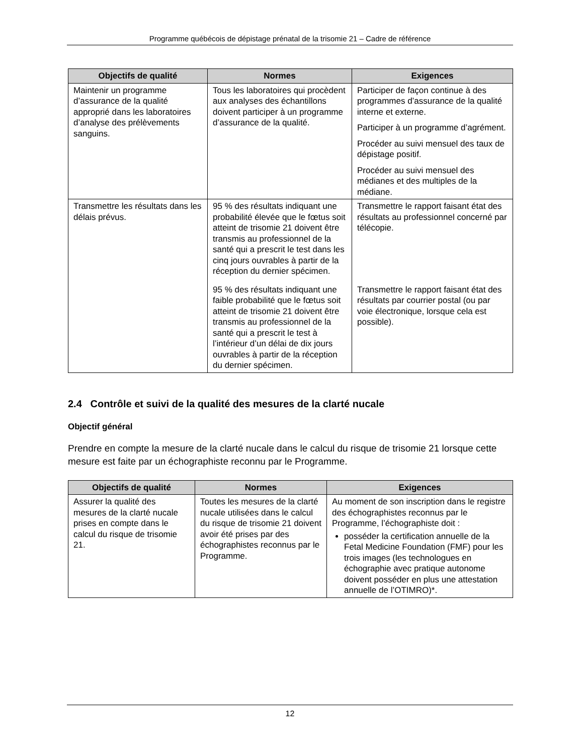Programme québécois de dépistage prénatal de la trisomie 21 – Cadre de référence
| Objectifs de qualité | Normes | Exigences |
| --- | --- | --- |
| Maintenir un programme d’assurance de la qualité approprié dans les laboratoires d’analyse des prélèvements sanguins. | Tous les laboratoires qui procèdent aux analyses des échantillons doivent participer à un programme d’assurance de la qualité. | Participer de façon continue à des programmes d’assurance de la qualité interne et externe. Participer à un programme d’agrément. Procéder au suivi mensuel des taux de dépistage positif. Procéder au suivi mensuel des médianes et des multiples de la médiane. |
| Transmettre les résultats dans les délais prévus. | 95 % des résultats indiquant une probabilité élevée que le fœtus soit atteint de trisomie 21 doivent être transmis au professionnel de la santé qui a prescrit le test dans les cinq jours ouvrables à partir de la réception du dernier spécimen. | Transmettre le rapport faisant état des résultats au professionnel concerné par télécopie. |
| | 95 % des résultats indiquant une faible probabilité que le fœtus soit atteint de trisomie 21 doivent être transmis au professionnel de la santé qui a prescrit le test à l’intérieur d’un délai de dix jours ouvrables à partir de la réception du dernier spécimen. | Transmettre le rapport faisant état des résultats par courrier postal (ou par voie électronique, lorsque cela est possible). |
2.4 Contrôle et suivi de la qualité des mesures de la clarté nucale
Objectif général
Prendre en compte la mesure de la clarté nucale dans le calcul du risque de trisomie 21 lorsque cette mesure est faite par un échographiste reconnu par le Programme.
| Objectifs de qualité | Normes | Exigences |
| --- | --- | --- |
| Assurer la qualité des mesures de la clarté nucale prises en compte dans le calcul du risque de trisomie 21. | Toutes les mesures de la clarté nucale utilisées dans le calcul du risque de trisomie 21 doivent avoir été prises par des échographistes reconnus par le Programme. | Au moment de son inscription dans le registre des échographistes reconnus par le Programme, l’échographiste doit : posséder la certification annuelle de la Fetal Medicine Foundation (FMF) pour les trois images (les technologues en échographie avec pratique autonome doivent posséder en plus une attestation annuelle de l’OTIMRO)*. |
12